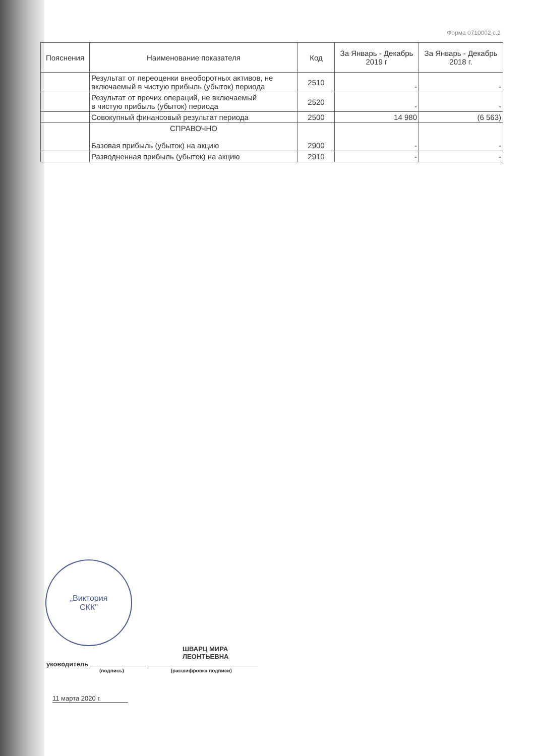Форма 0710002 с.2
| Пояснения | Наименование показателя | Код | За Январь - Декабрь 2019 г | За Январь - Декабрь 2018 г. |
| --- | --- | --- | --- | --- |
| | Результат от переоценки внеоборотных активов, не включаемый в чистую прибыль (убыток) периода | 2510 | - | - |
| | Результат от прочих операций, не включаемый в чистую прибыль (убыток) периода | 2520 | - | - |
| | Совокупный финансовый результат периода | 2500 | 14 980 | (6 563) |
| | СПРАВОЧНО Базовая прибыль (убыток) на акцию | 2900 | - | - |
| | Разводненная прибыль (убыток) на акцию | 2910 | - | - |
„Виктория
СКК"
ШВАРЦ МИРА
ЛЕОНТЬЕВНА
уководитель
(подпись) (расшифровка подписи)
11 марта 2020 г.